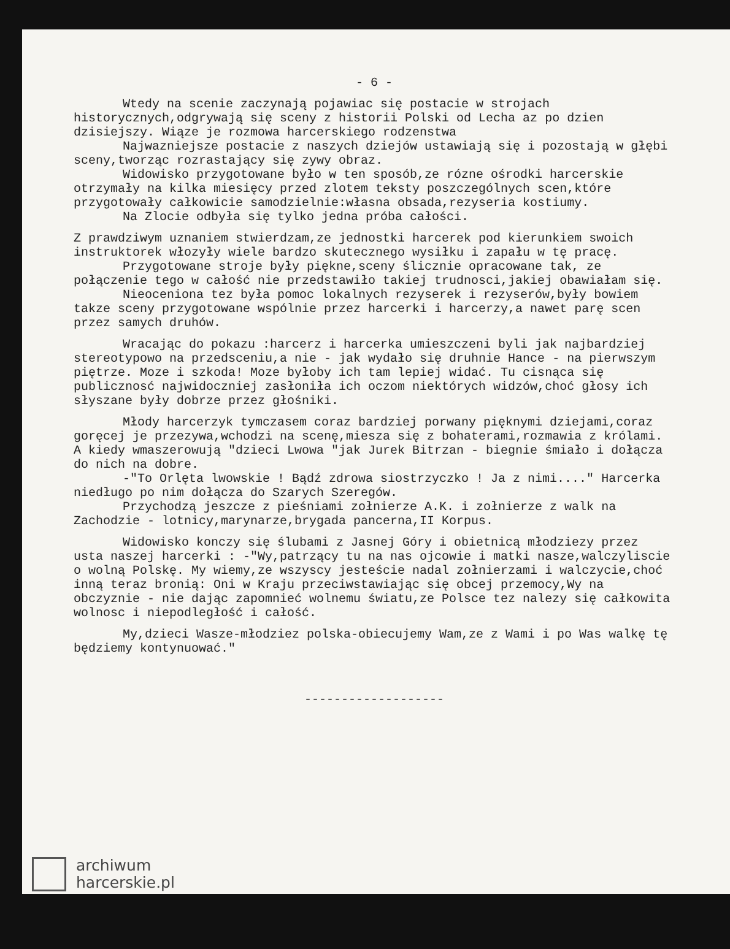- 6 -
Wtedy na scenie zaczynają pojawiac się postacie w strojach historycznych,odgrywają się sceny z historii Polski od Lecha az po dzien dzisiejszy. Wiąze je rozmowa harcerskiego rodzenstwa
Najwazniejsze postacie z naszych dziejów ustawiają się i pozostają w głębi sceny,tworząc rozrastający się zywy obraz.
Widowisko przygotowane było w ten sposób,ze rózne ośrodki harcerskie otrzymały na kilka miesięcy przed zlotem teksty poszczególnych scen,które przygotowały całkowicie samodzielnie:własna obsada,rezyseria kostiumy.
Na Zlocie odbyła się tylko jedna próba całości.
Z prawdziwym uznaniem stwierdzam,ze jednostki harcerek pod kierunkiem swoich instruktorek włozyły wiele bardzo skutecznego wysiłku i zapału w tę pracę.
Przygotowane stroje były piękne,sceny ślicznie opracowane tak, ze połączenie tego w całość nie przedstawiło takiej trudnosci,jakiej obawiałam się.
Nieoceniona tez była pomoc lokalnych rezyserek i rezyserów,były bowiem takze sceny przygotowane wspólnie przez harcerki i harcerzy,a nawet parę scen przez samych druhów.
Wracając do pokazu :harcerz i harcerka umieszczeni byli jak najbardziej stereotypowo na przedsceniu,a nie - jak wydało się druhnie Hance - na pierwszym piętrze. Moze i szkoda! Moze byłoby ich tam lepiej widać. Tu cisnąca się publicznosć najwidoczniej zasłoniła ich oczom niektórych widzów,choć głosy ich słyszane były dobrze przez głośniki.
Młody harcerzyk tymczasem coraz bardziej porwany pięknymi dziejami,coraz goręcej je przezywa,wchodzi na scenę,miesza się z bohaterami,rozmawia z królami. A kiedy wmaszerowują "dzieci Lwowa "jak Jurek Bitrzan - biegnie śmiało i dołącza do nich na dobre.
-"To Orlęta lwowskie ! Bądź zdrowa siostrzyczko ! Ja z nimi...." Harcerka niedługo po nim dołącza do Szarych Szeregów.
Przychodzą jeszcze z pieśniami zołnierze A.K. i zołnierze z walk na Zachodzie - lotnicy,marynarze,brygada pancerna,II Korpus.
Widowisko konczy się ślubami z Jasnej Góry i obietnicą młodziezy przez usta naszej harcerki : -"Wy,patrzący tu na nas ojcowie i matki nasze,walczyliscie o wolną Polskę. My wiemy,ze wszyscy jesteście nadal zołnierzami i walczycie,choć inną teraz bronią: Oni w Kraju przeciwstawiając się obcej przemocy,Wy na obczyznie - nie dając zapomnieć wolnemu światu,ze Polsce tez nalezy się całkowita wolnosc i niepodległość i całość.
My,dzieci Wasze-młodziez polska-obiecujemy Wam,ze z Wami i po Was walkę tę będziemy kontynuować."
-------------------
archiwum
harcerskie.pl